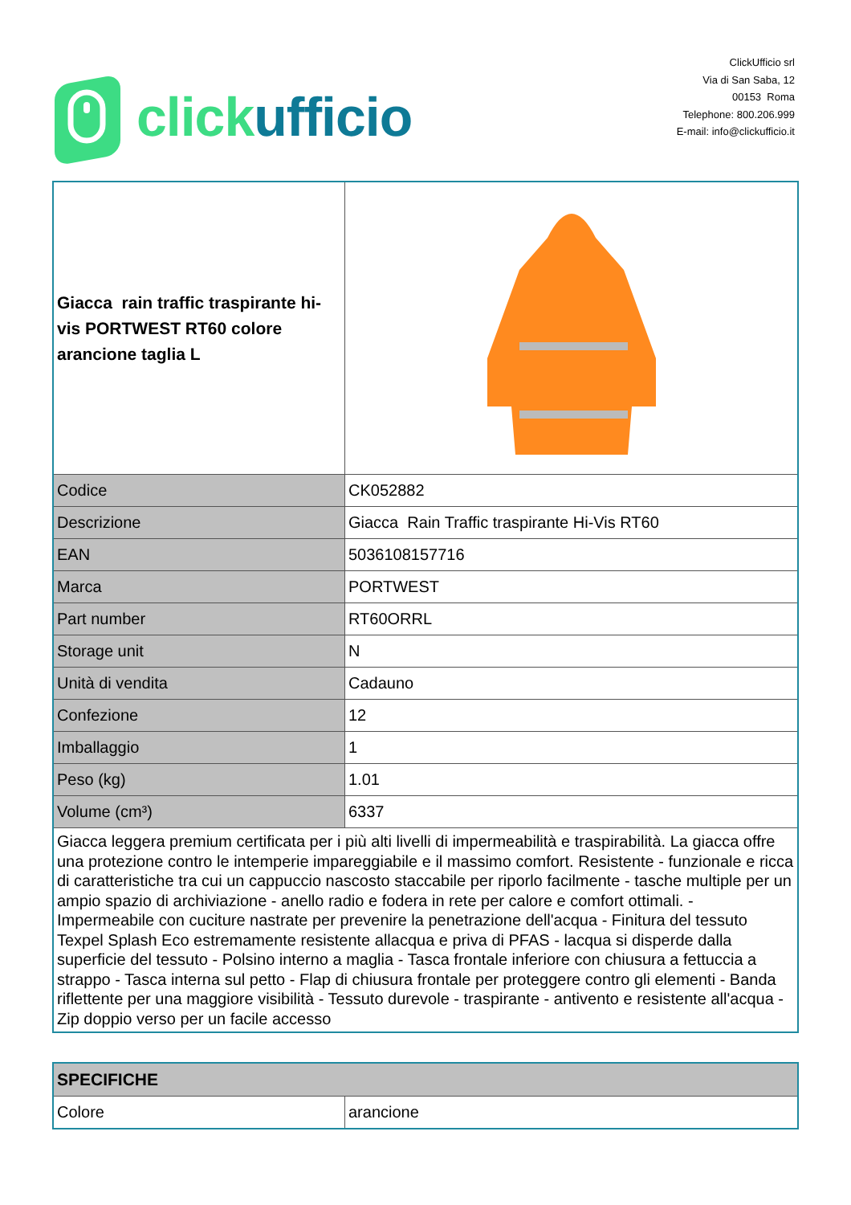clickufficio
ClickUfficio srl
Via di San Saba, 12
00153 Roma
Telephone: 800.206.999
E-mail: info@clickufficio.it
| Giacca rain traffic traspirante hi-vis PORTWEST RT60 colore arancione taglia L | |
| Codice | CK052882 |
| Descrizione | Giacca Rain Traffic traspirante Hi-Vis RT60 |
| EAN | 5036108157716 |
| Marca | PORTWEST |
| Part number | RT60ORRL |
| Storage unit | N |
| Unità di vendita | Cadauno |
| Confezione | 12 |
| Imballaggio | 1 |
| Peso (kg) | 1.01 |
| Volume (cm³) | 6337 |
| Giacca leggera premium certificata per i più alti livelli di impermeabilità e traspirabilità. La giacca offre una protezione contro le intemperie impareggiabile e il massimo comfort. Resistente - funzionale e ricca di caratteristiche tra cui un cappuccio nascosto staccabile per riporlo facilmente - tasche multiple per un ampio spazio di archiviazione - anello radio e fodera in rete per calore e comfort ottimali. - Impermeabile con cuciture nastrate per prevenire la penetrazione dell'acqua - Finitura del tessuto Texpel Splash Eco estremamente resistente allacqua e priva di PFAS - lacqua si disperde dalla superficie del tessuto - Polsino interno a maglia - Tasca frontale inferiore con chiusura a fettuccia a strappo - Tasca interna sul petto - Flap di chiusura frontale per proteggere contro gli elementi - Banda riflettente per una maggiore visibilità - Tessuto durevole - traspirante - antivento e resistente all'acqua - Zip doppio verso per un facile accesso | |
| SPECIFICHE | |
| --- | --- |
| Colore | arancione |